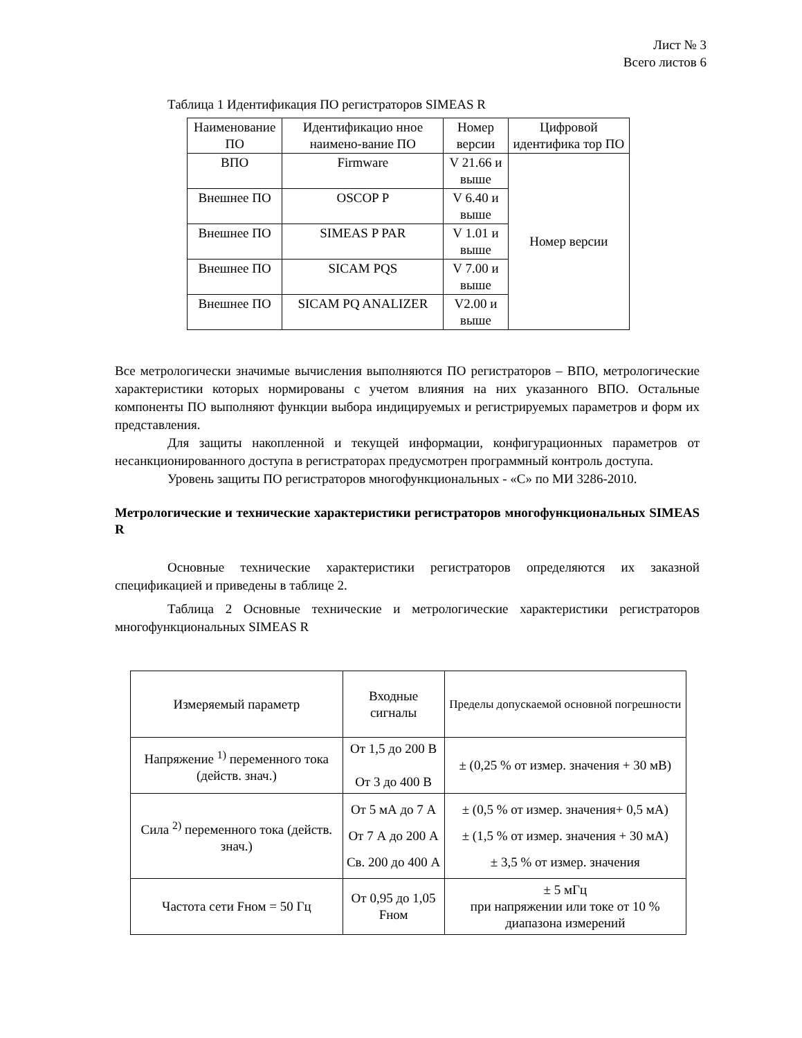Лист № 3
Всего листов 6
Таблица 1 Идентификация ПО регистраторов SIMEAS R
| Наименование ПО | Идентификацио нное наимено-вание ПО | Номер версии | Цифровой идентифика тор ПО |
| ВПО | Firmware | V 21.66 и выше | Номер версии |
| Внешнее ПО | OSCOP P | V 6.40 и выше | |
| Внешнее ПО | SIMEAS P PAR | V 1.01 и выше | |
| Внешнее ПО | SICAM PQS | V 7.00 и выше | |
| Внешнее ПО | SICAM PQ ANALIZER | V2.00 и выше | |
Все метрологически значимые вычисления выполняются ПО регистраторов – ВПО, метрологические характеристики которых нормированы с учетом влияния на них указанного ВПО. Остальные компоненты ПО выполняют функции выбора индицируемых и регистрируемых параметров и форм их представления.
Для защиты накопленной и текущей информации, конфигурационных параметров от несанкционированного доступа в регистраторах предусмотрен программный контроль доступа.
Уровень защиты ПО регистраторов многофункциональных - «С» по МИ 3286-2010.
Метрологические и технические характеристики регистраторов многофункциональных SIMEAS R
Основные технические характеристики регистраторов определяются их заказной спецификацией и приведены в таблице 2.
Таблица 2 Основные технические и метрологические характеристики регистраторов многофункциональных SIMEAS R
| Измеряемый параметр | Входные сигналы | Пределы допускаемой основной погрешности |
| Напряжение <sup>1)</sup> переменного тока (действ. знач.) | От 1,5 до 200 В От 3 до 400 В | ± (0,25 % от измер. значения + 30 мВ) |
| Сила <sup>2)</sup> переменного тока (действ. знач.) | От 5 мА до 7 А От 7 А до 200 А Св. 200 до 400 А | ± (0,5 % от измер. значения+ 0,5 мА) ± (1,5 % от измер. значения + 30 мА) ± 3,5 % от измер. значения |
| Частота сети Fном = 50 Гц | От 0,95 до 1,05 Fном | ± 5 мГц при напряжении или токе от 10 % диапазона измерений |